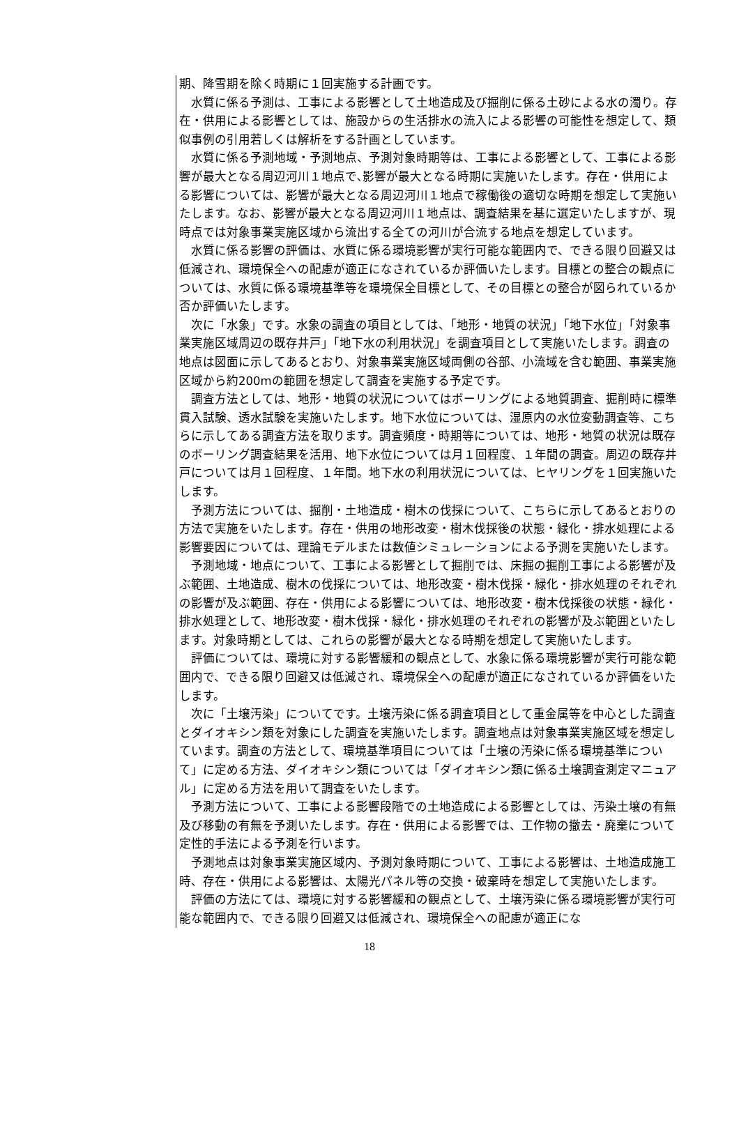期、降雪期を除く時期に１回実施する計画です。
水質に係る予測は、工事による影響として土地造成及び掘削に係る土砂による水の濁り。存在・供用による影響としては、施設からの生活排水の流入による影響の可能性を想定して、類似事例の引用若しくは解析をする計画としています。
水質に係る予測地域・予測地点、予測対象時期等は、工事による影響として、工事による影響が最大となる周辺河川１地点で､影響が最大となる時期に実施いたします。存在・供用による影響については、影響が最大となる周辺河川１地点で稼働後の適切な時期を想定して実施いたします。なお、影響が最大となる周辺河川１地点は、調査結果を基に選定いたしますが、現時点では対象事業実施区域から流出する全ての河川が合流する地点を想定しています。
水質に係る影響の評価は、水質に係る環境影響が実行可能な範囲内で、できる限り回避又は低減され、環境保全への配慮が適正になされているか評価いたします。目標との整合の観点については、水質に係る環境基準等を環境保全目標として、その目標との整合が図られているか否か評価いたします。
次に「水象」です。水象の調査の項目としては、「地形・地質の状況」「地下水位」「対象事業実施区域周辺の既存井戸」「地下水の利用状況」を調査項目として実施いたします。調査の地点は図面に示してあるとおり、対象事業実施区域両側の谷部、小流域を含む範囲、事業実施区域から約200mの範囲を想定して調査を実施する予定です。
調査方法としては、地形・地質の状況についてはボーリングによる地質調査、掘削時に標準貫入試験、透水試験を実施いたします。地下水位については、湿原内の水位変動調査等、こちらに示してある調査方法を取ります。調査頻度・時期等については、地形・地質の状況は既存のボーリング調査結果を活用、地下水位については月１回程度、１年間の調査。周辺の既存井戸については月１回程度、１年間。地下水の利用状況については、ヒヤリングを１回実施いたします。
予測方法については、掘削・土地造成・樹木の伐採について、こちらに示してあるとおりの方法で実施をいたします。存在・供用の地形改変・樹木伐採後の状態・緑化・排水処理による影響要因については、理論モデルまたは数値シミュレーションによる予測を実施いたします。
予測地域・地点について、工事による影響として掘削では、床掘の掘削工事による影響が及ぶ範囲、土地造成、樹木の伐採については、地形改変・樹木伐採・緑化・排水処理のそれぞれの影響が及ぶ範囲、存在・供用による影響については、地形改変・樹木伐採後の状態・緑化・排水処理として、地形改変・樹木伐採・緑化・排水処理のそれぞれの影響が及ぶ範囲といたします。対象時期としては、これらの影響が最大となる時期を想定して実施いたします。
評価については、環境に対する影響緩和の観点として、水象に係る環境影響が実行可能な範囲内で、できる限り回避又は低減され、環境保全への配慮が適正になされているか評価をいたします。
次に「土壌汚染」についてです。土壌汚染に係る調査項目として重金属等を中心とした調査とダイオキシン類を対象にした調査を実施いたします。調査地点は対象事業実施区域を想定しています。調査の方法として、環境基準項目については「土壌の汚染に係る環境基準について」に定める方法、ダイオキシン類については「ダイオキシン類に係る土壌調査測定マニュアル」に定める方法を用いて調査をいたします。
予測方法について、工事による影響段階での土地造成による影響としては、汚染土壌の有無及び移動の有無を予測いたします。存在・供用による影響では、工作物の撤去・廃棄について定性的手法による予測を行います。
予測地点は対象事業実施区域内、予測対象時期について、工事による影響は、土地造成施工時、存在・供用による影響は、太陽光パネル等の交換・破棄時を想定して実施いたします。
評価の方法にては、環境に対する影響緩和の観点として、土壌汚染に係る環境影響が実行可能な範囲内で、できる限り回避又は低減され、環境保全への配慮が適正にな
18